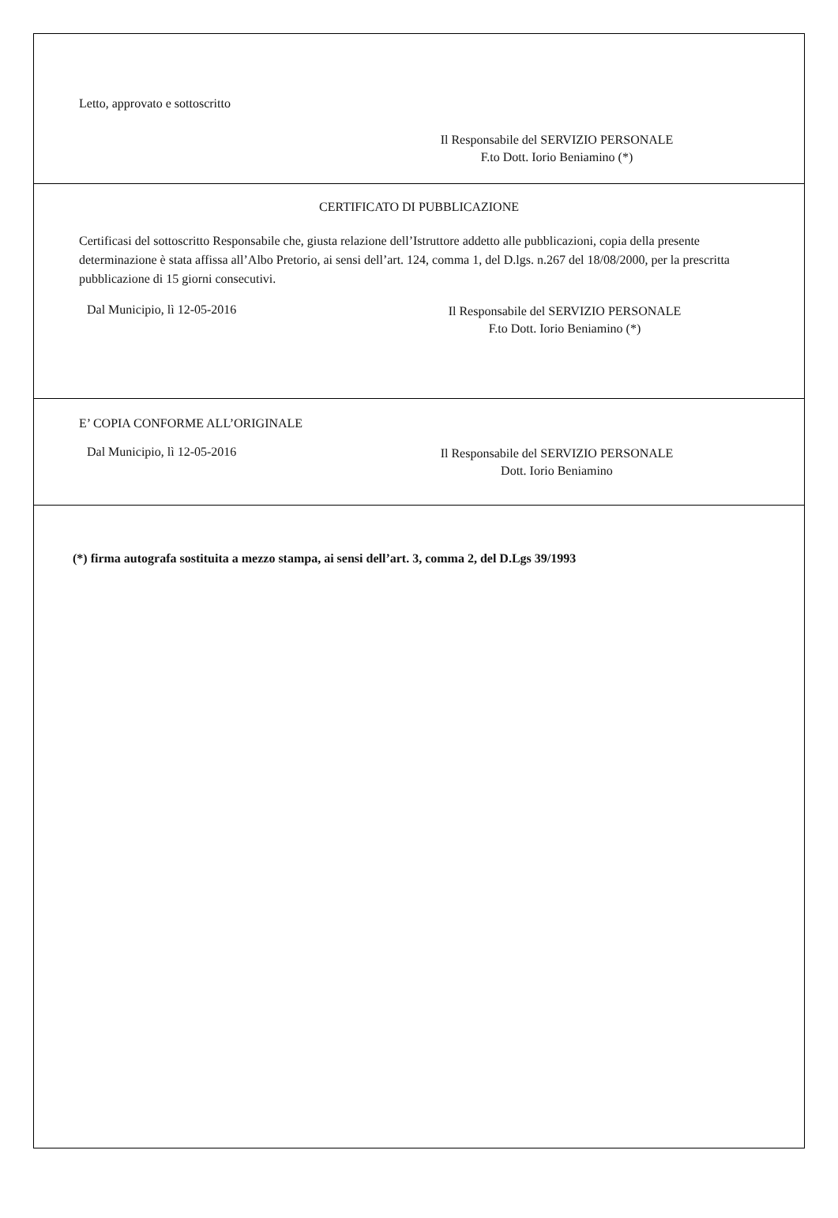Letto, approvato e sottoscritto
Il Responsabile del SERVIZIO PERSONALE
F.to Dott. Iorio Beniamino (*)
CERTIFICATO DI PUBBLICAZIONE
Certificasi del sottoscritto Responsabile che, giusta relazione dell’Istruttore addetto alle pubblicazioni, copia della presente determinazione è stata affissa all’Albo Pretorio, ai sensi dell’art. 124, comma 1, del D.lgs. n.267 del 18/08/2000, per la prescritta pubblicazione di 15 giorni consecutivi.
Dal Municipio, lì 12-05-2016
Il Responsabile del SERVIZIO PERSONALE
F.to Dott. Iorio Beniamino (*)
E’ COPIA CONFORME ALL’ORIGINALE
Dal Municipio, lì 12-05-2016
Il Responsabile del SERVIZIO PERSONALE
Dott. Iorio Beniamino
(*) firma autografa sostituita a mezzo stampa, ai sensi dell’art. 3, comma 2, del D.Lgs 39/1993